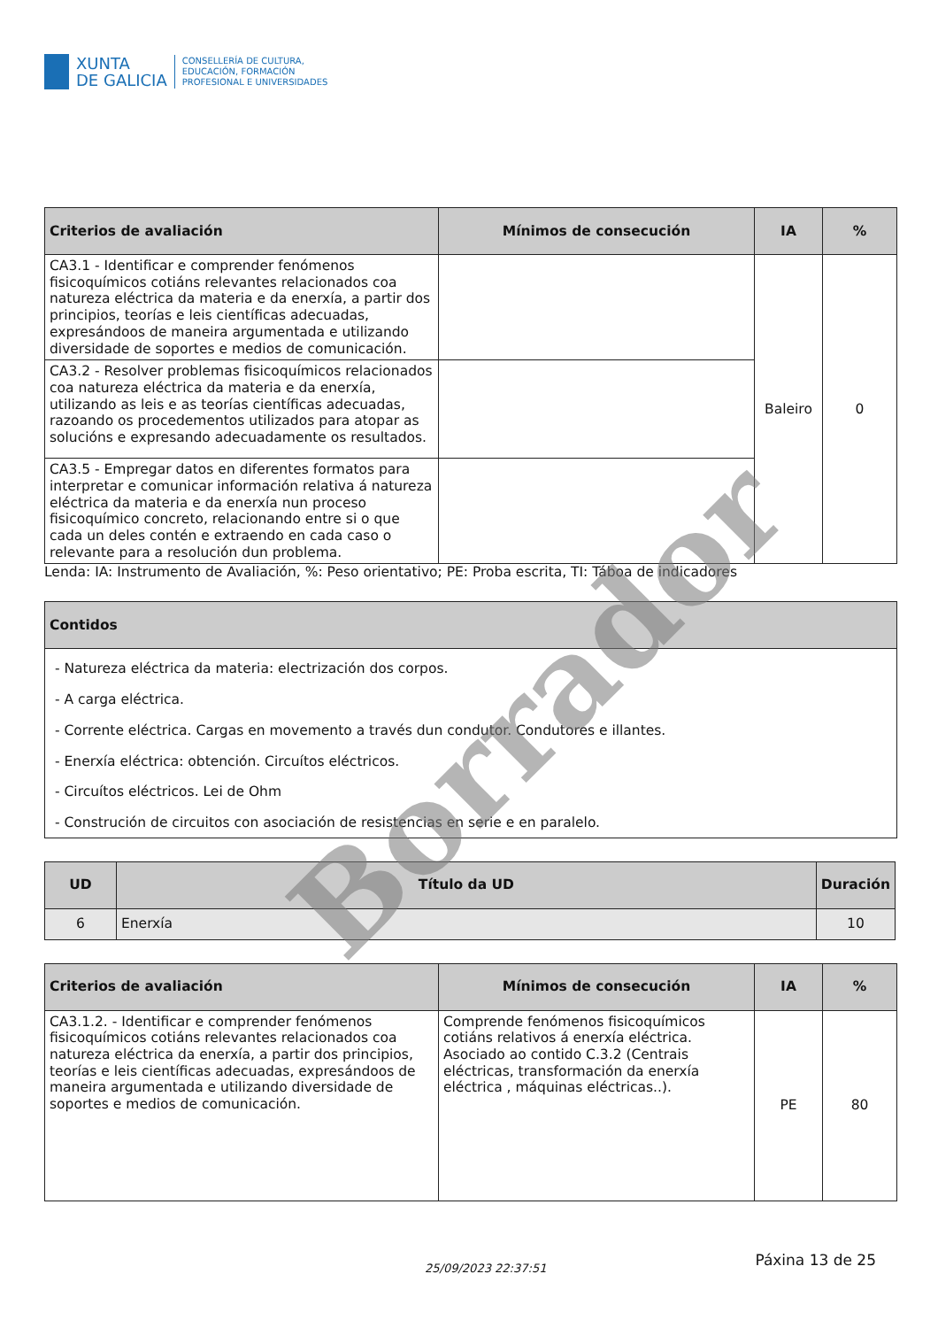XUNTA
DE GALICIA
CONSELLERÍA DE CULTURA,
EDUCACIÓN, FORMACIÓN
PROFESIONAL E UNIVERSIDADES
| Criterios de avaliación | Mínimos de consecución | IA | % |
| --- | --- | --- | --- |
| CA3.1 - Identificar e comprender fenómenos fisicoquímicos cotiáns relevantes relacionados coa natureza eléctrica da materia e da enerxía, a partir dos principios, teorías e leis científicas adecuadas, expresándoos de maneira argumentada e utilizando diversidade de soportes e medios de comunicación. | | Baleiro | 0 |
| CA3.2 - Resolver problemas fisicoquímicos relacionados coa natureza eléctrica da materia e da enerxía, utilizando as leis e as teorías científicas adecuadas, razoando os procedementos utilizados para atopar as solucións e expresando adecuadamente os resultados. | | | |
| CA3.5 - Empregar datos en diferentes formatos para interpretar e comunicar información relativa á natureza eléctrica da materia e da enerxía nun proceso fisicoquímico concreto, relacionando entre si o que cada un deles contén e extraendo en cada caso o relevante para a resolución dun problema. | | | |
Lenda: IA: Instrumento de Avaliación, %: Peso orientativo; PE: Proba escrita, TI: Táboa de indicadores
| Contidos |
| --- |
| - Natureza eléctrica da materia: electrización dos corpos. - A carga eléctrica. - Corrente eléctrica. Cargas en movemento a través dun condutor. Condutores e illantes. - Enerxía eléctrica: obtención. Circuítos eléctricos. - Circuítos eléctricos. Lei de Ohm - Construción de circuitos con asociación de resistencias en serie e en paralelo. |
| UD | Título da UD | Duración |
| --- | --- | --- |
| 6 | Enerxía | 10 |
| Criterios de avaliación | Mínimos de consecución | IA | % |
| --- | --- | --- | --- |
| CA3.1.2. - Identificar e comprender fenómenos fisicoquímicos cotiáns relevantes relacionados coa natureza eléctrica da enerxía, a partir dos principios, teorías e leis científicas adecuadas, expresándoos de maneira argumentada e utilizando diversidade de soportes e medios de comunicación. | Comprende fenómenos fisicoquímicos cotiáns relativos á enerxía eléctrica. Asociado ao contido C.3.2 (Centrais eléctricas, transformación da enerxía eléctrica , máquinas eléctricas..). | PE | 80 |
25/09/2023 22:37:51 Páxina 13 de 25
Borrador